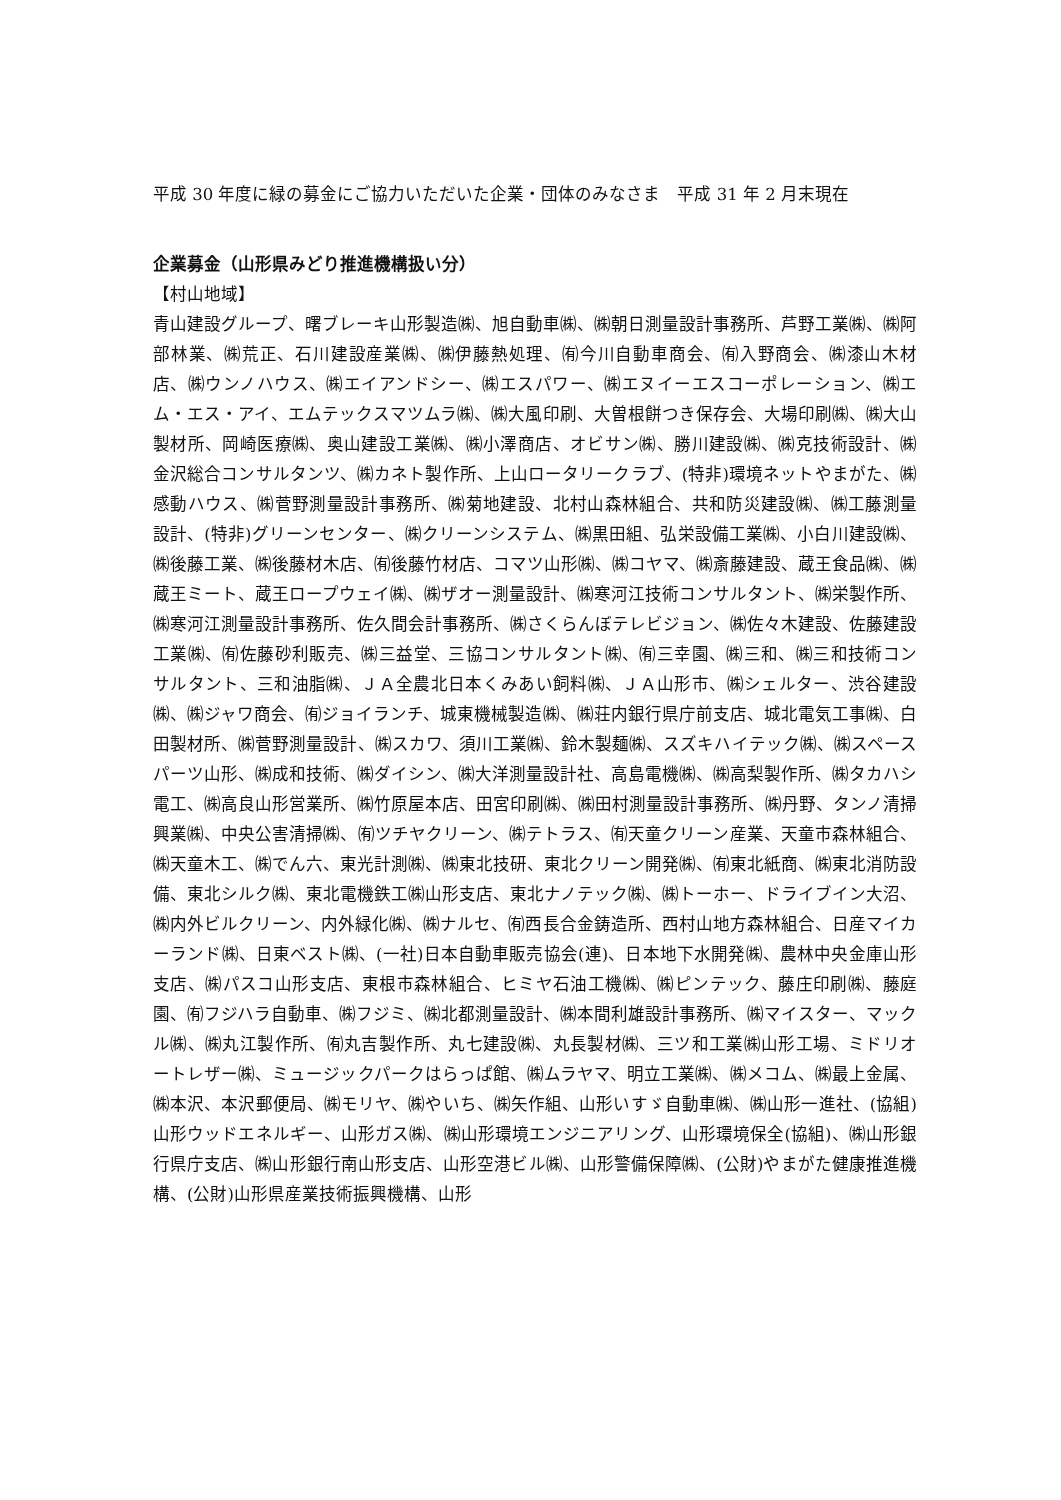平成 30 年度に緑の募金にご協力いただいた企業・団体のみなさま　平成 31 年 2 月末現在
企業募金（山形県みどり推進機構扱い分）
【村山地域】
青山建設グループ、曙ブレーキ山形製造㈱、旭自動車㈱、㈱朝日測量設計事務所、芦野工業㈱、㈱阿部林業、㈱荒正、石川建設産業㈱、㈱伊藤熱処理、㈲今川自動車商会、㈲入野商会、㈱漆山木材店、㈱ウンノハウス、㈱エイアンドシー、㈱エスパワー、㈱エヌイーエスコーポレーション、㈱エム・エス・アイ、エムテックスマツムラ㈱、㈱大風印刷、大曽根餅つき保存会、大場印刷㈱、㈱大山製材所、岡崎医療㈱、奥山建設工業㈱、㈱小澤商店、オビサン㈱、勝川建設㈱、㈱克技術設計、㈱金沢総合コンサルタンツ、㈱カネト製作所、上山ロータリークラブ、(特非)環境ネットやまがた、㈱感動ハウス、㈱菅野測量設計事務所、㈱菊地建設、北村山森林組合、共和防災建設㈱、㈱工藤測量設計、(特非)グリーンセンター、㈱クリーンシステム、㈱黒田組、弘栄設備工業㈱、小白川建設㈱、㈱後藤工業、㈱後藤材木店、㈲後藤竹材店、コマツ山形㈱、㈱コヤマ、㈱斎藤建設、蔵王食品㈱、㈱蔵王ミート、蔵王ロープウェイ㈱、㈱ザオー測量設計、㈱寒河江技術コンサルタント、㈱栄製作所、㈱寒河江測量設計事務所、佐久間会計事務所、㈱さくらんぼテレビジョン、㈱佐々木建設、佐藤建設工業㈱、㈲佐藤砂利販売、㈱三益堂、三協コンサルタント㈱、㈲三幸園、㈱三和、㈱三和技術コンサルタント、三和油脂㈱、ＪＡ全農北日本くみあい飼料㈱、ＪＡ山形市、㈱シェルター、渋谷建設㈱、㈱ジャワ商会、㈲ジョイランチ、城東機械製造㈱、㈱荘内銀行県庁前支店、城北電気工事㈱、白田製材所、㈱菅野測量設計、㈱スカワ、須川工業㈱、鈴木製麺㈱、スズキハイテック㈱、㈱スペースパーツ山形、㈱成和技術、㈱ダイシン、㈱大洋測量設計社、高島電機㈱、㈱高梨製作所、㈱タカハシ電工、㈱高良山形営業所、㈱竹原屋本店、田宮印刷㈱、㈱田村測量設計事務所、㈱丹野、タンノ清掃興業㈱、中央公害清掃㈱、㈲ツチヤクリーン、㈱テトラス、㈲天童クリーン産業、天童市森林組合、㈱天童木工、㈱でん六、東光計測㈱、㈱東北技研、東北クリーン開発㈱、㈲東北紙商、㈱東北消防設備、東北シルク㈱、東北電機鉄工㈱山形支店、東北ナノテック㈱、㈱トーホー、ドライブイン大沼、㈱内外ビルクリーン、内外緑化㈱、㈱ナルセ、㈲西長合金鋳造所、西村山地方森林組合、日産マイカーランド㈱、日東ベスト㈱、(一社)日本自動車販売協会(連)、日本地下水開発㈱、農林中央金庫山形支店、㈱パスコ山形支店、東根市森林組合、ヒミヤ石油工機㈱、㈱ピンテック、藤庄印刷㈱、藤庭園、㈲フジハラ自動車、㈱フジミ、㈱北都測量設計、㈱本間利雄設計事務所、㈱マイスター、マックル㈱、㈱丸江製作所、㈲丸吉製作所、丸七建設㈱、丸長製材㈱、三ツ和工業㈱山形工場、ミドリオートレザー㈱、ミュージックパークはらっぱ館、㈱ムラヤマ、明立工業㈱、㈱メコム、㈱最上金属、㈱本沢、本沢郵便局、㈱モリヤ、㈱やいち、㈱矢作組、山形いすゞ自動車㈱、㈱山形一進社、(協組)山形ウッドエネルギー、山形ガス㈱、㈱山形環境エンジニアリング、山形環境保全(協組)、㈱山形銀行県庁支店、㈱山形銀行南山形支店、山形空港ビル㈱、山形警備保障㈱、(公財)やまがた健康推進機構、(公財)山形県産業技術振興機構、山形